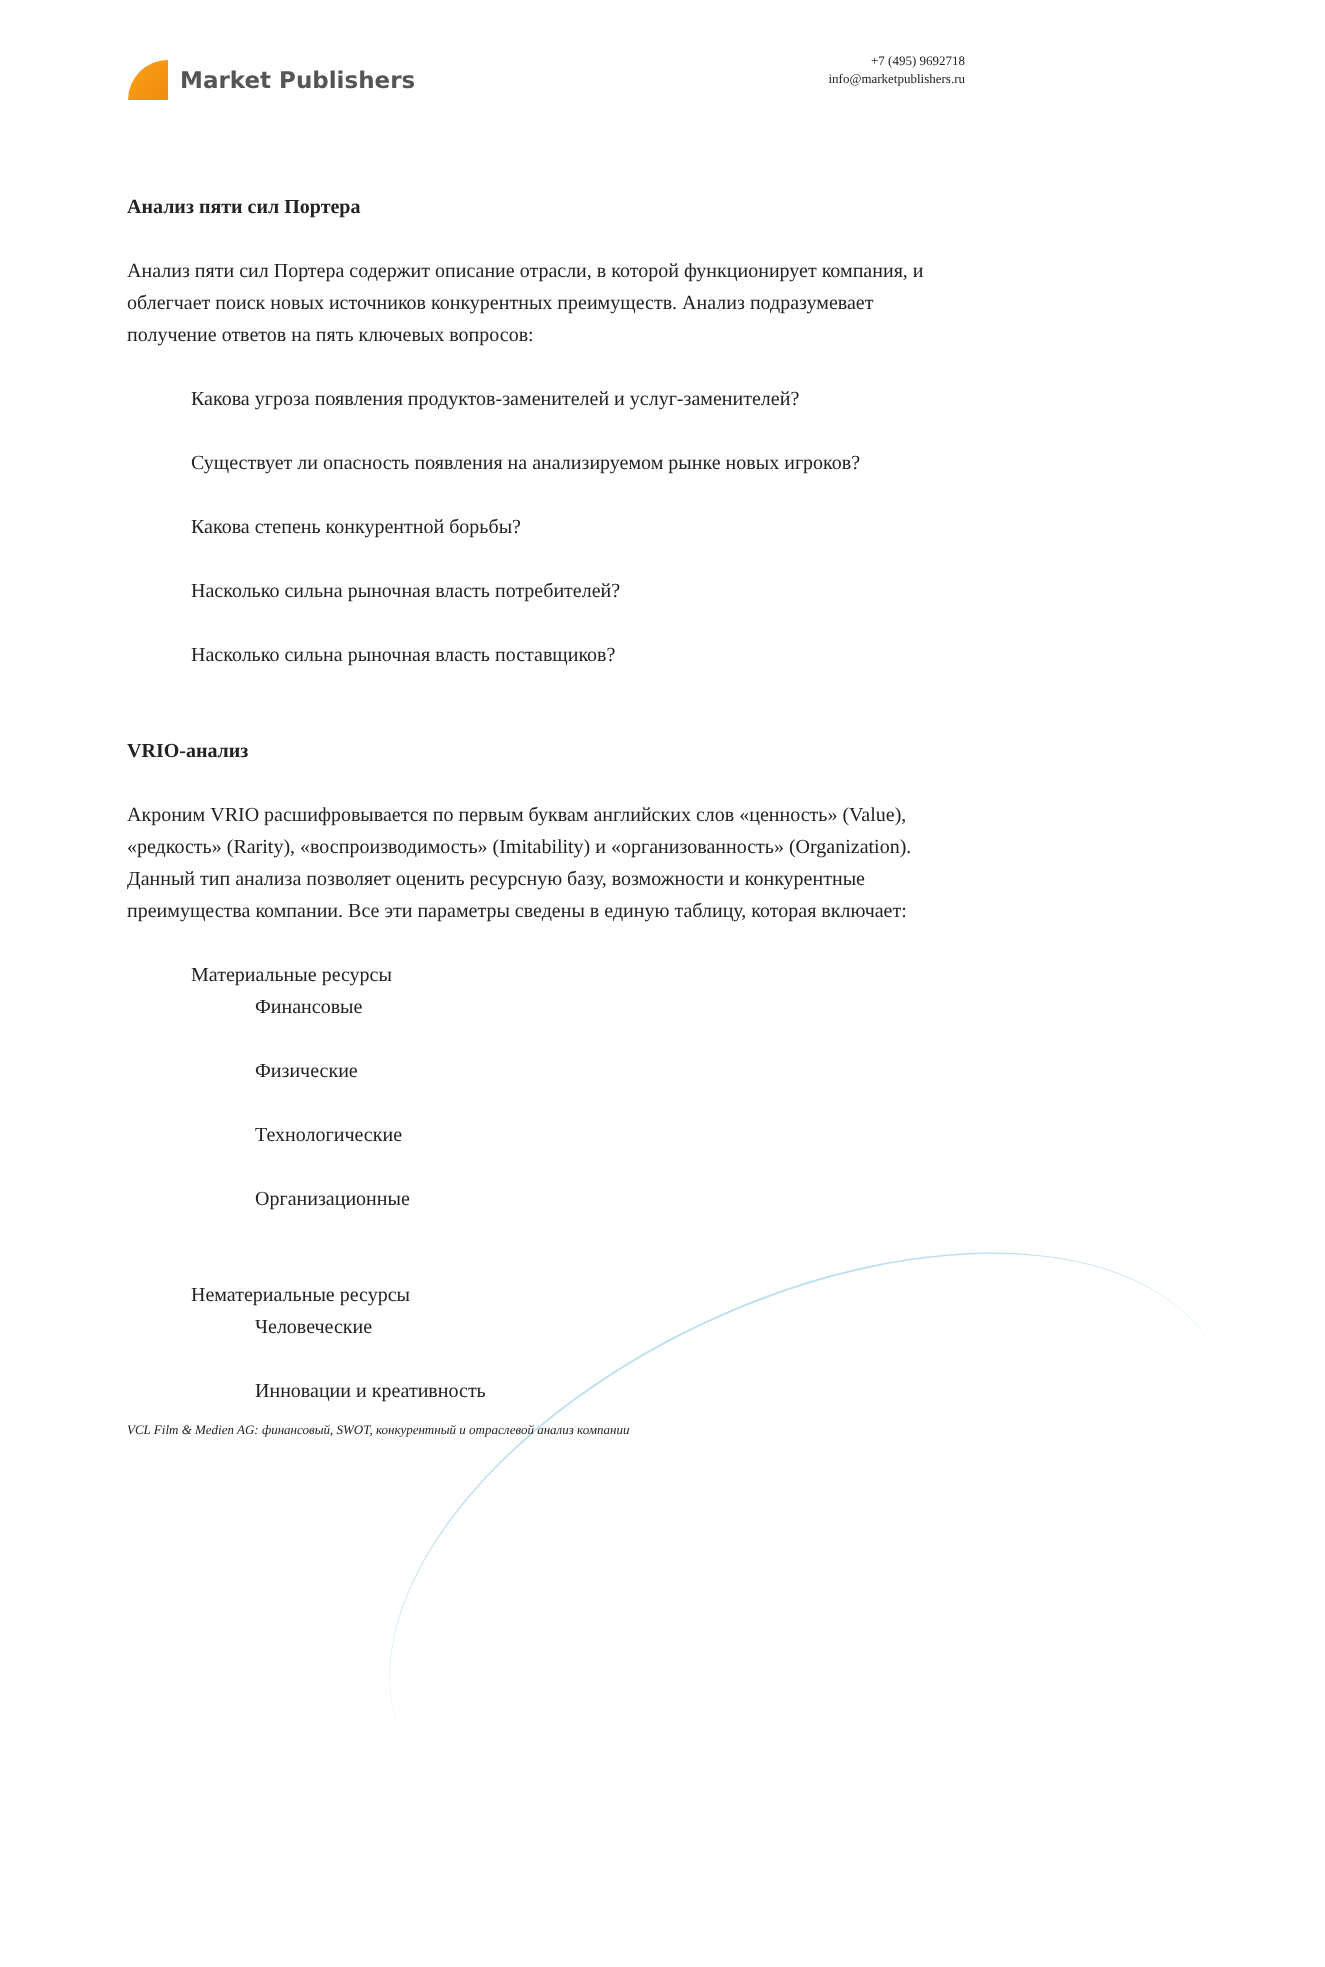Market Publishers
+7 (495) 9692718
info@marketpublishers.ru
Анализ пяти сил Портера
Анализ пяти сил Портера содержит описание отрасли, в которой функционирует компания, и облегчает поиск новых источников конкурентных преимуществ. Анализ подразумевает получение ответов на пять ключевых вопросов:
Какова угроза появления продуктов-заменителей и услуг-заменителей?
Существует ли опасность появления на анализируемом рынке новых игроков?
Какова степень конкурентной борьбы?
Насколько сильна рыночная власть потребителей?
Насколько сильна рыночная власть поставщиков?
VRIO-анализ
Акроним VRIO расшифровывается по первым буквам английских слов «ценность» (Value), «редкость» (Rarity), «воспроизводимость» (Imitability) и «организованность» (Organization). Данный тип анализа позволяет оценить ресурсную базу, возможности и конкурентные преимущества компании. Все эти параметры сведены в единую таблицу, которая включает:
Материальные ресурсы
Финансовые
Физические
Технологические
Организационные
Нематериальные ресурсы
Человеческие
Инновации и креативность
VCL Film & Medien AG: финансовый, SWOT, конкурентный и отраслевой анализ компании